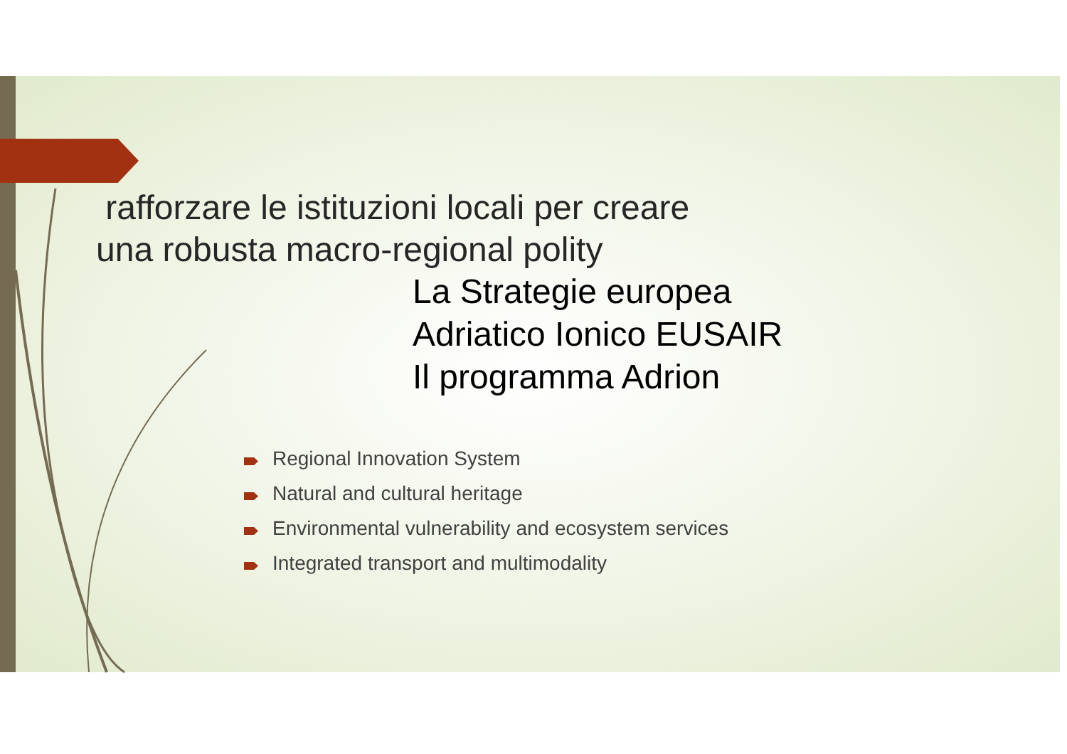rafforzare le istituzioni locali per creare una robusta macro-regional polity
La Strategie europea
Adriatico Ionico EUSAIR
Il programma Adrion
Regional Innovation System
Natural and cultural heritage
Environmental vulnerability and ecosystem services
Integrated transport and multimodality